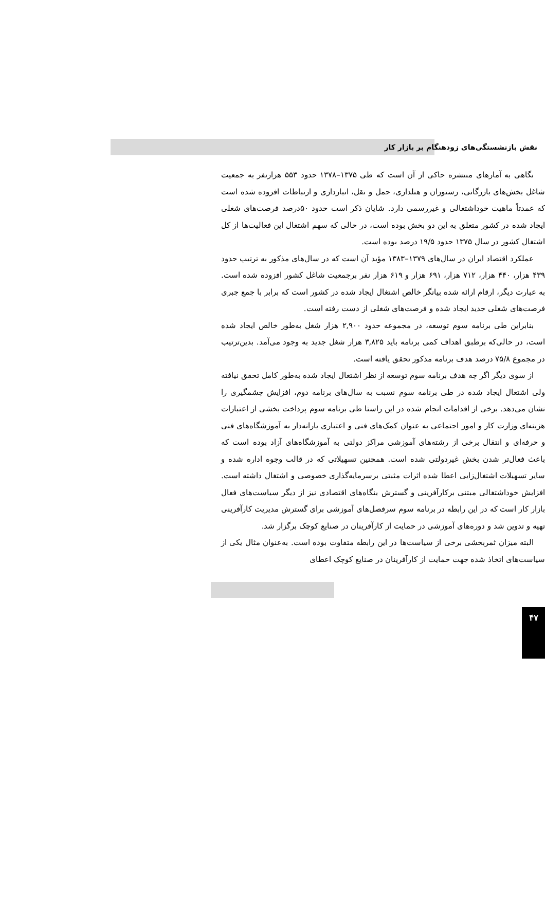نقش بازنشستگی‌های زودهنگام بر بازار کار
نگاهی به آمارهای منتشره حاکی از آن است که طی ۱۳۷۵–۱۳۷۸ حدود ۵۵۳ هزارنفر به جمعیت شاغل بخش‌های بازرگانی، رستوران و هتلداری، حمل و نقل، انبارداری و ارتباطات افزوده شده است که عمدتاً ماهیت خوداشتغالی و غیررسمی دارد. شایان ذکر است حدود ۵۰درصد فرصت‌های شغلی ایجاد شده در کشور متعلق به این دو بخش بوده است، در حالی که سهم اشتغال این فعالیت‌ها از کل اشتغال کشور در سال ۱۳۷۵ حدود ۱۹/۵ درصد بوده است.
عملکرد اقتصاد ایران در سال‌های ۱۳۷۹–۱۳۸۳ مؤید آن است که در سال‌های مذکور به ترتیب حدود ۴۳۹ هزار، ۴۴۰ هزار، ۷۱۲ هزار، ۶۹۱ هزار و ۶۱۹ هزار نفر برجمعیت شاغل کشور افزوده شده است. به عبارت دیگر، ارقام ارائه شده بیانگر خالص اشتغال ایجاد شده در کشور است که برابر با جمع جبری فرصت‌های شغلی جدید ایجاد شده و فرصت‌های شغلی از دست رفته است.
بنابراین طی برنامه سوم توسعه، در مجموعه حدود ۲,۹۰۰ هزار شغل به‌طور خالص ایجاد شده است، در حالی‌که برطبق اهداف کمی برنامه باید ۳,۸۲۵ هزار شغل جدید به وجود می‌آمد. بدین‌ترتیب در مجموع ۷۵/۸ درصد هدف برنامه مذکور تحقق یافته است.
از سوی دیگر اگر چه هدف برنامه سوم توسعه از نظر اشتغال ایجاد شده به‌طور کامل تحقق نیافته ولی اشتغال ایجاد شده در طی برنامه سوم نسبت به سال‌های برنامه دوم، افزایش چشمگیری را نشان می‌دهد. برخی از اقدامات انجام شده در این راستا طی برنامه سوم پرداخت بخشی از اعتبارات هزینه‌ای وزارت کار و امور اجتماعی به عنوان کمک‌های فنی و اعتباری یارانه‌دار به آموزشگاه‌های فنی و حرفه‌ای و انتقال برخی از رشته‌های آموزشی مراکز دولتی به آموزشگاه‌های آزاد بوده است که باعث فعال‌تر شدن بخش غیردولتی شده است. همچنین تسهیلاتی که در قالب وجوه اداره شده و سایر تسهیلات اشتغال‌زایی اعطا شده اثرات مثبتی برسرمایه‌گذاری خصوصی و اشتغال داشته است. افزایش خوداشتغالی مبتنی برکارآفرینی و گسترش بنگاه‌های اقتصادی نیز از دیگر سیاست‌های فعال بازار کار است که در این رابطه در برنامه سوم سرفصل‌های آموزشی برای گسترش مدیریت کارآفرینی تهیه و تدوین شد و دوره‌های آموزشی در حمایت از کارآفرینان در صنایع کوچک برگزار شد.
البته میزان ثمربخشی برخی از سیاست‌ها در این رابطه متفاوت بوده است. به‌عنوان مثال یکی از سیاست‌های اتخاذ شده جهت حمایت از کارآفرینان در صنایع کوچک اعطای
۴۷